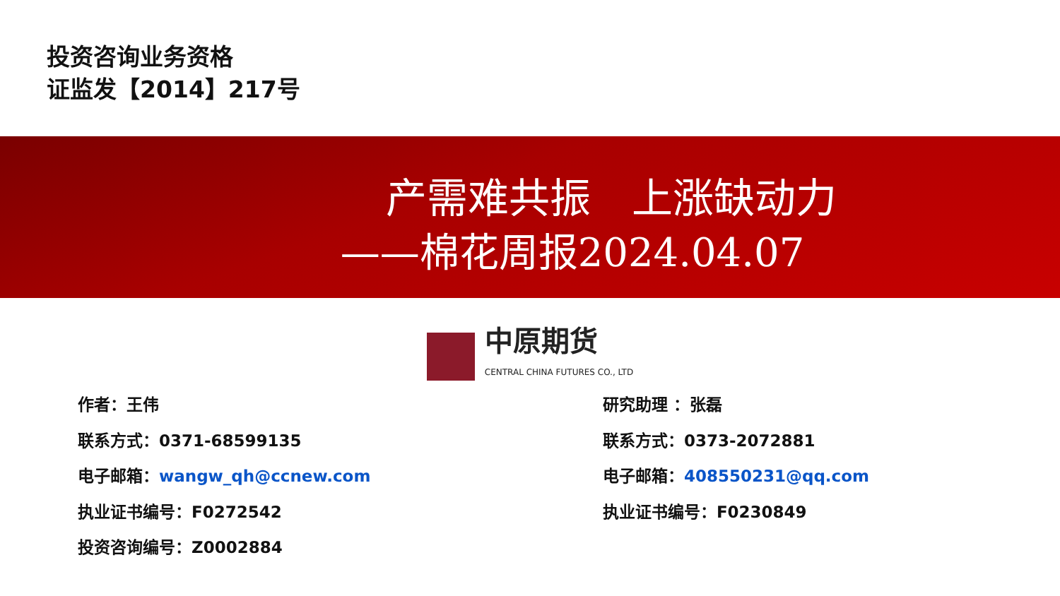投资咨询业务资格
证监发【2014】217号
产需难共振　上涨缺动力
——棉花周报2024.04.07
中原期货
CENTRAL CHINA FUTURES CO., LTD
作者：王伟
联系方式：0371-68599135
电子邮箱：wangw_qh@ccnew.com
执业证书编号：F0272542
投资咨询编号：Z0002884
研究助理 ：张磊
联系方式：0373-2072881
电子邮箱：408550231@qq.com
执业证书编号：F0230849